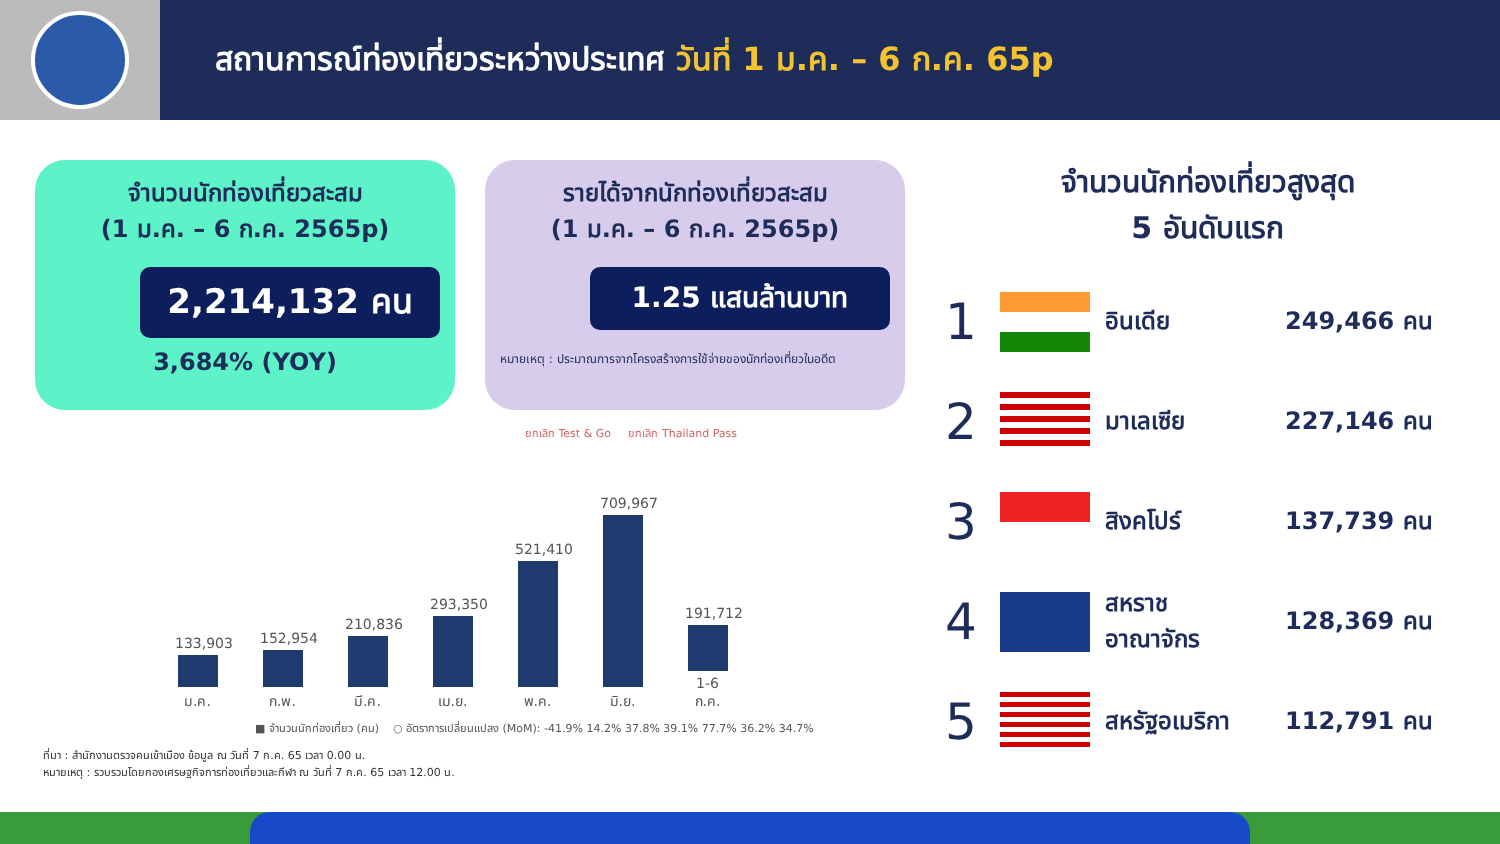สถานการณ์ท่องเที่ยวระหว่างประเทศ วันที่ 1 ม.ค. – 6 ก.ค. 65p
จำนวนนักท่องเที่ยวสะสม
(1 ม.ค. – 6 ก.ค. 2565p)
2,214,132 คน
3,684% (YOY)
รายได้จากนักท่องเที่ยวสะสม
(1 ม.ค. – 6 ก.ค. 2565p)
1.25 แสนล้านบาท
หมายเหตุ : ประมาณการจากโครงสร้างการใช้จ่ายของนักท่องเที่ยวในอดีต
ยกเลิก Test & Go ยกเลิก Thailand Pass
133,903
ม.ค.
152,954
ก.พ.
210,836
มี.ค.
293,350
เม.ย.
521,410
พ.ค.
709,967
มิ.ย.
191,712
1-6 ก.ค.
■ จำนวนนักท่องเที่ยว (คน) ○ อัตราการเปลี่ยนแปลง (MoM): -41.9% 14.2% 37.8% 39.1% 77.7% 36.2% 34.7%
ที่มา : สำนักงานตรวจคนเข้าเมือง ข้อมูล ณ วันที่ 7 ก.ค. 65 เวลา 0.00 น.
หมายเหตุ : รวบรวมโดยกองเศรษฐกิจการท่องเที่ยวและกีฬา ณ วันที่ 7 ก.ค. 65 เวลา 12.00 น.
จำนวนนักท่องเที่ยวสูงสุด
5 อันดับแรก
1
อินเดีย 249,466 คน
2
มาเลเซีย 227,146 คน
3
สิงคโปร์ 137,739 คน
4
สหราช
อาณาจักร 128,369 คน
5
สหรัฐอเมริกา 112,791 คน